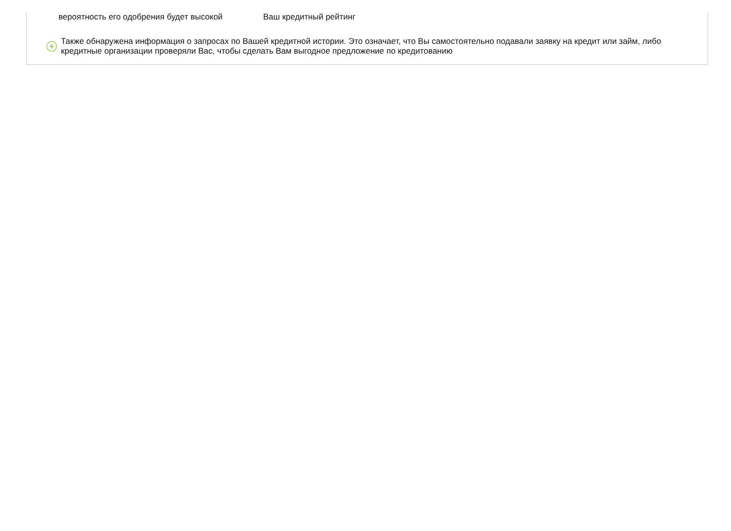вероятность его одобрения будет высокой Ваш кредитный рейтинг
+
Также обнаружена информация о запросах по Вашей кредитной истории. Это означает, что Вы самостоятельно подавали заявку на кредит или займ, либо
кредитные организации проверяли Вас, чтобы сделать Вам выгодное предложение по кредитованию